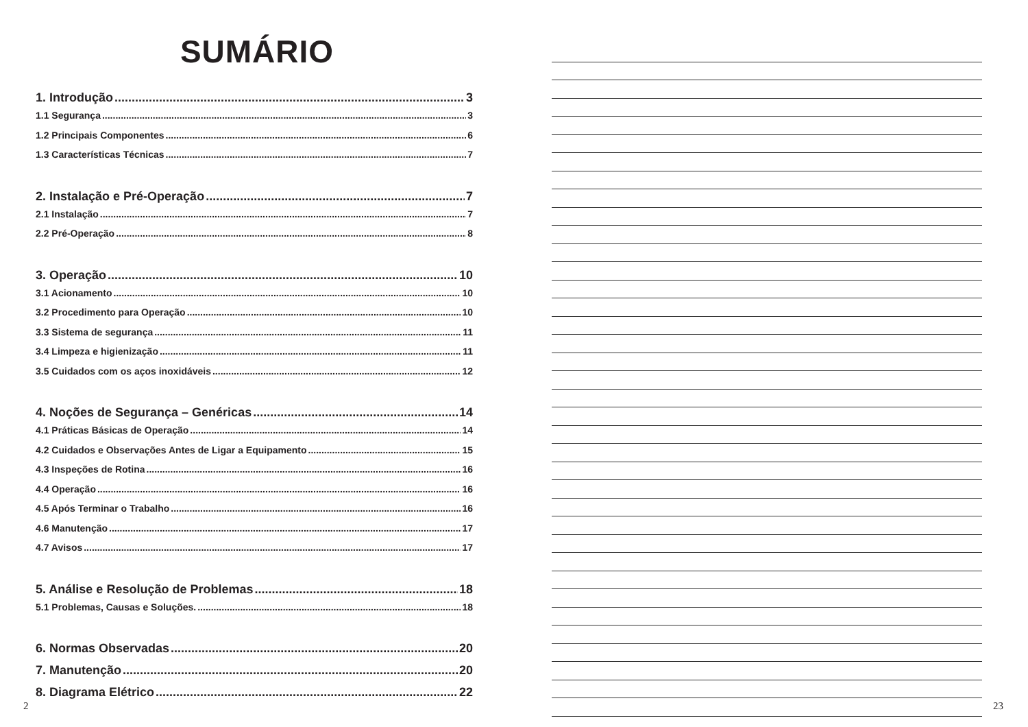SUMÁRIO
1. Introdução 3
1.1 Segurança 3
1.2 Principais Componentes 6
1.3 Características Técnicas 7
2. Instalação e Pré-Operação 7
2.1 Instalação 7
2.2 Pré-Operação 8
3. Operação 10
3.1 Acionamento 10
3.2 Procedimento para Operação 10
3.3 Sistema de segurança 11
3.4 Limpeza e higienização 11
3.5 Cuidados com os aços inoxidáveis 12
4. Noções de Segurança – Genéricas 14
4.1 Práticas Básicas de Operação 14
4.2 Cuidados e Observações Antes de Ligar a Equipamento 15
4.3 Inspeções de Rotina 16
4.4 Operação 16
4.5 Após Terminar o Trabalho 16
4.6 Manutenção 17
4.7 Avisos 17
5. Análise e Resolução de Problemas 18
5.1 Problemas, Causas e Soluções. 18
6. Normas Observadas 20
7. Manutenção 20
8. Diagrama Elétrico 22
2
23